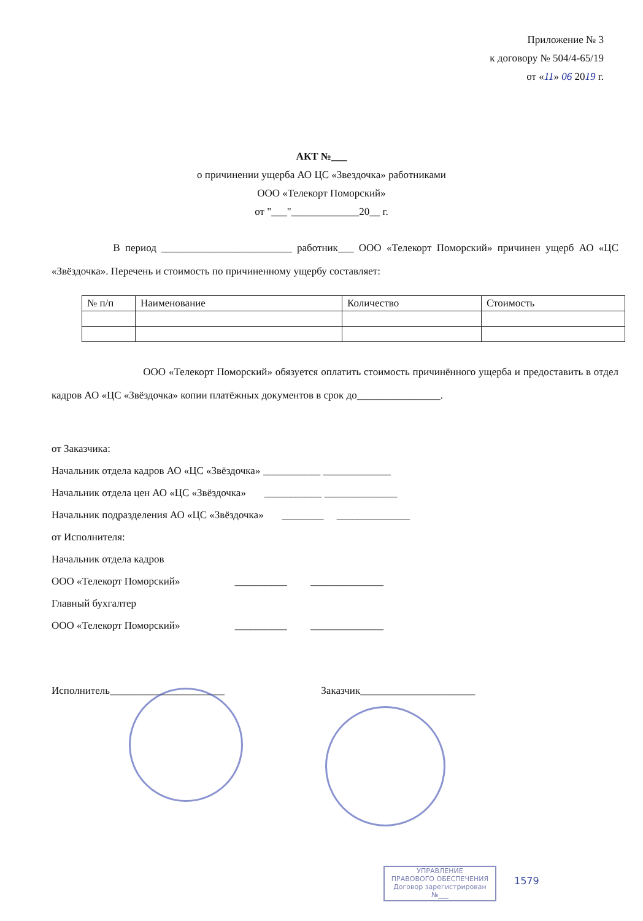Приложение № 3
к договору № 504/4-65/19
от «11» 06 2019 г.
АКТ №___
о причинении ущерба АО ЦС «Звездочка» работниками
ООО «Телекорт Поморский»
от "___"_____________20__ г.
В период _________________________ работник___ ООО «Телекорт Поморский» причинен ущерб АО «ЦС «Звёздочка». Перечень и стоимость по причиненному ущербу составляет:
| № п/п | Наименование | Количество | Стоимость |
ООО «Телекорт Поморский» обязуется оплатить стоимость причинённого ущерба и предоставить в отдел кадров АО «ЦС «Звёздочка» копии платёжных документов в срок до________________.
от Заказчика:
Начальник отдела кадров АО «ЦС «Звёздочка» ___________ _____________
Начальник отдела цен АО «ЦС «Звёздочка» ___________ ______________
Начальник подразделения АО «ЦС «Звёздочка» ________ ______________
от Исполнителя:
Начальник отдела кадров
ООО «Телекорт Поморский» __________ ______________
Главный бухгалтер
ООО «Телекорт Поморский» __________ ______________
Исполнитель______________________ Заказчик______________________
УПРАВЛЕНИЕ
ПРАВОВОГО ОБЕСПЕЧЕНИЯ
Договор зарегистрирован №___
1579